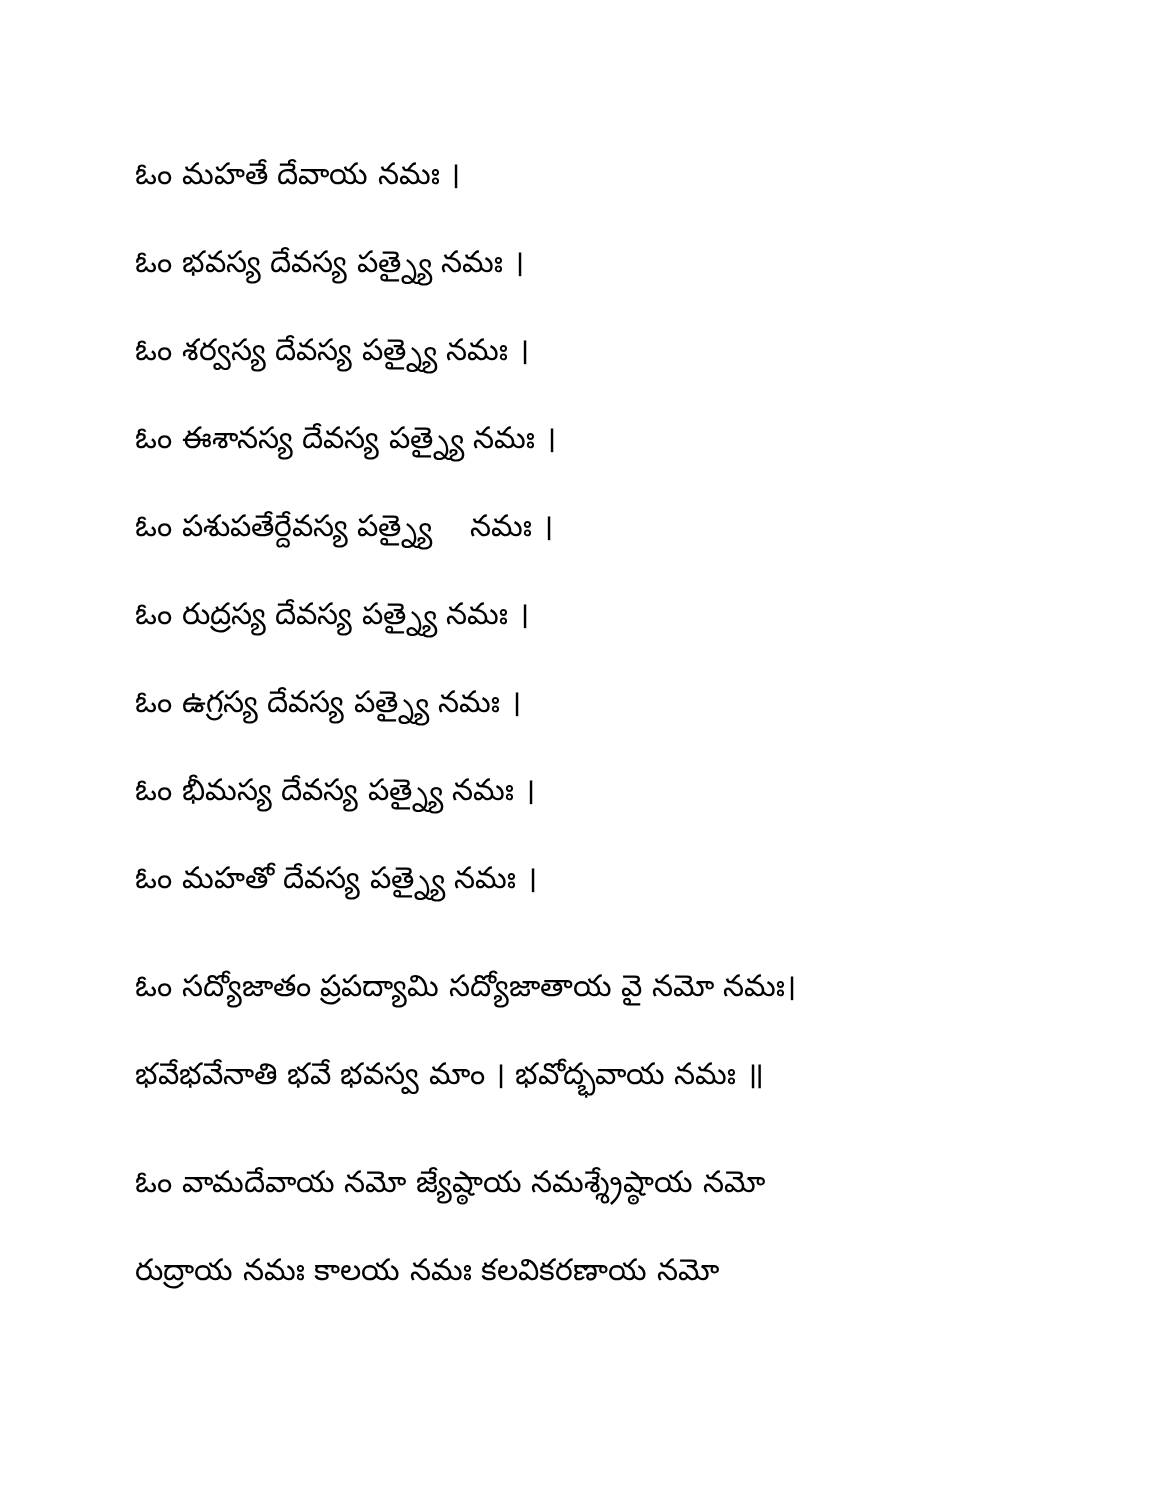ఓం మహతే దేవాయ నమః ।
ఓం భవస్య దేవస్య పత్న్యై నమః ।
ఓం శర్వస్య దేవస్య పత్న్యై నమః ।
ఓం ఈశానస్య దేవస్య పత్న్యై నమః ।
ఓం పశుపతేర్దేవస్య పత్న్యై నమః ।
ఓం రుద్రస్య దేవస్య పత్న్యై నమః ।
ఓం ఉగ్రస్య దేవస్య పత్న్యై నమః ।
ఓం భీమస్య దేవస్య పత్న్యై నమః ।
ఓం మహతో దేవస్య పత్న్యై నమః ।
ఓం సద్యోజాతం ప్రపద్యామి సద్యోజాతాయ వై నమో నమః।
భవేభవేనాతి భవే భవస్వ మాం । భవోద్భవాయ నమః ॥
ఓం వామదేవాయ నమో జ్యేష్ఠాయ నమశ్శ్రేష్ఠాయ నమో
రుద్రాయ నమః కాలయ నమః కలవికరణాయ నమో